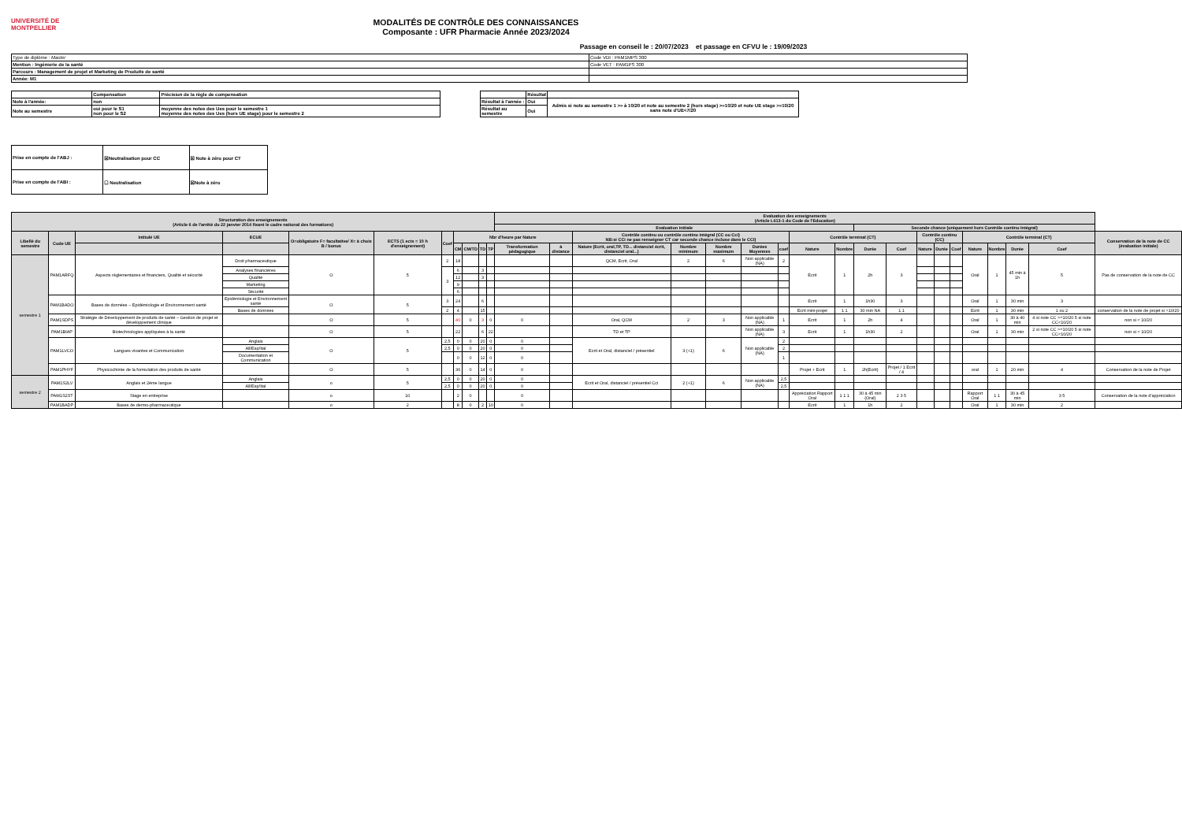UNIVERSITÉ DE
MONTPELLIER
MODALITÉS DE CONTRÔLE DES CONNAISSANCES
Composante : UFR Pharmacie Année 2023/2024
Passage en conseil le : 20/07/2023 et passage en CFVU le : 19/09/2023
| Type de diplôme : Master | Code VDI : PAM1MPS 300 |
| Mention : Ingénierie de la santé | Code VET : PAM1PS 300 |
| Parcours : Management de projet et Marketing de Produits de santé | |
| Année: M1 | |
| | Compensation | Précision de la règle de compensation |
| Note à l'année: | non | |
| Note au semestre | oui pour le S1 non pour le S2 | moyenne des notes des Ues pour le semestre 1 moyenne des notes des Ues (hors UE stage) pour le semestre 2 |
| | Résultat | |
| Résultat à l'année : | Oui | Admis si note au semestre 1 >= à 10/20 et note au semestre 2 (hors stage) >=10/20 et note UE stage >=10/20 sans note d'UE<7/20 |
| Résultat au semestre | Oui | |
| Prise en compte de l'ABJ : | ☒Neutralisation pour CC | ☒ Note à zéro pour CT |
| Prise en compte de l'ABI : | ☐ Neutralisation | ☒Note à zéro |
| Structuration des enseignements (Article 6 de l'arrêté du 22 janvier 2014 fixant le cadre national des formations) | | | | | | | | | | | Evaluation des enseignements (Article L613-1 du Code de l'Education) | | | | | | | | | | | | | | | | | | |
| --- | --- | --- | --- | --- | --- | --- | --- | --- | --- | --- | --- | --- | --- | --- | --- | --- | --- | --- | --- | --- | --- | --- | --- | --- | --- | --- | --- | --- | --- |
| | | | | | | | | | | | Evaluation initiale | | | | | | | | | Seconde chance (uniquement hors Contrôle continu Intégral) | | | | | | | | | |
| Libellé du semestre | Code UE | Intitulé UE | ECUE | O=obligatoire F= facultative/ X= à choix B / bonus | ECTS (1 ects = 10 h d'enseignement) | Coef | Nbr d'heure par Nature | | | | | | Contrôle continu ou contrôle continu intégral (CC ou Cci) NB:si CCi ne pas renseigner CT car seconde chance incluse dans le CCI) | | | | | Contrôle terminal (CT) | | | | Contrôle continu (CC) | | | Contrôle terminal (CT) | | | | Conservation de la note de CC (évaluation initiale) |
| | | | | | | | CM | CM/TD | TD | TP | Transformation pédagogique | à distance | Nature (Ecrit, oral,TP, TD... distanciel écrit, distanciel oral...) | Nombre minimum | Nombre maximum | Durées Moyennes | coef | Nature | Nombre | Durée | Coef | Nature | Durée | Coef | Nature | Nombre | Durée | Coef | |
| semestre 1 | PAM1ARFQ | Aspects réglementaires et financiers, Qualité et sécurité | Droit pharmaceutique | O | 5 | 2 | 18 | | | | | | QCM, Ecrit, Oral | 2 | 6 | Non applicable (NA) | 2 | Ecrit | 1 | 2h | 3 | | | | Oral | 1 | 45 min à 1h | 5 | Pas de conservation de la note de CC |
| | | | Analyses financières | | | 3 | 6 | | 3 | | | | | | | | | | | | | | | | | | | | |
| | | | Qualité | | | | 12 | | 3 | | | | | | | | | | | | | | | | | | | | |
| | | | Marketing | | | | 9 | | | | | | | | | | | | | | | | | | | | | | |
| | | | Sécurité | | | | 6 | | | | | | | | | | | | | | | | | | | | | | |
| | PAM1BADO | Bases de données – Epidémiologie et Environnement santé | Epidémiologie et Environnement santé | O | 5 | 3 | 24 | | 6 | | | | | | | | | Ecrit | 1 | 1h30 | 3 | | | | Oral | 1 | 30 min | 3 | |
| | | | Bases de données | | | 2 | 4 | | 15 | | | | | | | | | Ecrit mini-projet | 1 1 | 30 min NA | 1 1 | | | | Ecrit | 1 | 30 min | 1 ou 2 | conservation de la note de projet si >10/20 |
| | PAM1SDPS | Stratégie de Développement de produits de santé – Gestion de projet et développement clinique | | O | 5 | | 40 | 0 | 3 | 0 | 0 | | Oral, QCM | 2 | 3 | Non applicable (NA) | 1 | Ecrit | 1 | 2h | 4 | | | | Oral | 1 | 30 à 40 min | 4 si note CC >=10/20 5 si note CC<10/20 | non si < 10/20 |
| | PAM1BIAP | Biotechnologies appliquées à la santé | | O | 5 | | 22 | | 6 | 22 | | | TD et TP | | | Non applicable (NA) | 3 | Ecrit | 1 | 1h30 | 2 | | | | Oral | 1 | 30 min | 2 si note CC >=10/20 5 si note CC<10/20 | non si < 10/20 |
| | PAM1LVCO | Langues vivantes et Communication | Anglais | O | 5 | 2,5 | 0 | 0 | 20 | 0 | 0 | | Ecrit et Oral, distanciel / présentiel | 3 (+1) | 6 | Non applicable (NA) | 2 | | | | | | | | | | | | |
| | | | All/Esp/Ital | | | 2,5 | 0 | 0 | 20 | 0 | 0 | | | | | | 2 | | | | | | | | | | | | |
| | | | Documentation et Communication | | | | 0 | 0 | 12 | 0 | 0 | | | | | | 1 | | | | | | | | | | | | |
| | PAM1PHYF | Physicochimie de la formulation des produits de santé | | O | 5 | | 36 | 0 | 14 | 0 | 0 | | | | | | | Projet + Ecrit | 1 | 2h(Ecrit) | Projet / 1 Ecrit / 4 | | | | oral | 1 | 20 min | 4 | Conservation de la note de Projet |
| semestre 2 | PAM1S2LV | Anglais et 2ème langue | Anglais | o | 5 | 2,5 | 0 | 0 | 20 | 0 | 0 | | Ecrit et Oral, distanciel / présentiel Cci | 2 (+1) | 6 | Non applicable (NA) | 2,5 | | | | | | | | | | | | |
| | | | All/Esp/Ital | | | 2,5 | 0 | 0 | 20 | 0 | 0 | | | | | | 2,5 | | | | | | | | | | | | |
| | PAM1S2ST | Stage en entreprise | | o | 10 | | 2 | 0 | | | 0 | | | | | | | Appréciation Rapport Oral | 1 1 1 | 30 à 45 min (Oral) | 2 3 5 | | | | Rapport Oral | 1 1 | 30 à 45 min | 3 5 | Conservation de la note d'appréciation |
| | PAM1BADP | Bases de dermo-pharmaceutique | | o | 2 | | 8 | 0 | 2 | 10 | 0 | | | | | | | Ecrit | 1 | 1h | 2 | | | | Oral | 1 | 30 min | 2 | |